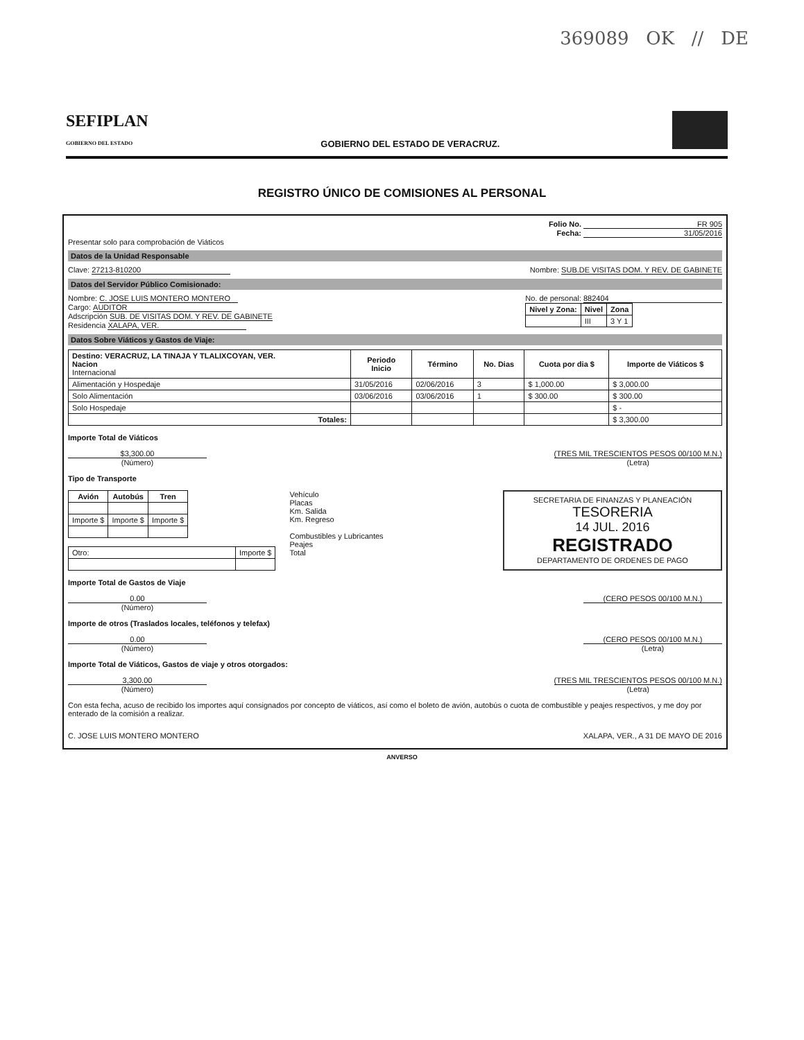369089 OK // DE
SEFIPLAN
GOBIERNO DEL ESTADO
GOBIERNO DEL ESTADO DE VERACRUZ.
REGISTRO ÚNICO DE COMISIONES AL PERSONAL
Folio No. FR 905
Fecha: 31/05/2016
Presentar solo para comprobación de Viáticos
Datos de la Unidad Responsable
Clave: 27213-810200 Nombre: SUB.DE VISITAS DOM. Y REV. DE GABINETE
Datos del Servidor Público Comisionado:
Nombre: C. JOSE LUIS MONTERO MONTERO
Cargo: AUDITOR
Adscripción SUB. DE VISITAS DOM. Y REV. DE GABINETE
Residencia XALAPA, VER.
No. de personal: 882404
| Nivel y Zona: | Nivel | Zona |
| --- | --- | --- |
| | III | 3 Y 1 |
Datos Sobre Viáticos y Gastos de Viaje:
| Destino: VERACRUZ, LA TINAJA Y TLALIXCOYAN, VER. Nacion Internacional | Periodo Inicio | Término | No. Dias | Cuota por dia $ | Importe de Viáticos $ |
| Alimentación y Hospedaje | 31/05/2016 | 02/06/2016 | 3 | $ 1,000.00 | $ 3,000.00 |
| Solo Alimentación | 03/06/2016 | 03/06/2016 | 1 | $ 300.00 | $ 300.00 |
| Solo Hospedaje | | | | | $ - |
| Totales: | | | | | $ 3,300.00 |
Importe Total de Viáticos
$3,300.00
(Número)
(TRES MIL TRESCIENTOS PESOS 00/100 M.N.)
(Letra)
Tipo de Transporte
| Avión | Autobús | Tren |
| --- | --- | --- |
| Importe $ | Importe $ | Importe $ |
| Otro: | Importe $ |
Vehículo
Placas
Km. Salida
Km. Regreso
Combustibles y Lubricantes
Peajes
Total
SECRETARIA DE FINANZAS Y PLANEACIÓN
TESORERIA
14 JUL. 2016
REGISTRADO
DEPARTAMENTO DE ORDENES DE PAGO
Importe Total de Gastos de Viaje
0.00
(Número)
(CERO PESOS 00/100 M.N.)
Importe de otros (Traslados locales, teléfonos y telefax)
0.00
(Número)
(CERO PESOS 00/100 M.N.)
(Letra)
Importe Total de Viáticos, Gastos de viaje y otros otorgados:
3,300.00
(Número)
(TRES MIL TRESCIENTOS PESOS 00/100 M.N.)
(Letra)
Con esta fecha, acuso de recibido los importes aquí consignados por concepto de viáticos, así como el boleto de avión, autobús o cuota de combustible y peajes respectivos, y me doy por enterado de la comisión a realizar.
C. JOSE LUIS MONTERO MONTERO XALAPA, VER., A 31 DE MAYO DE 2016
ANVERSO